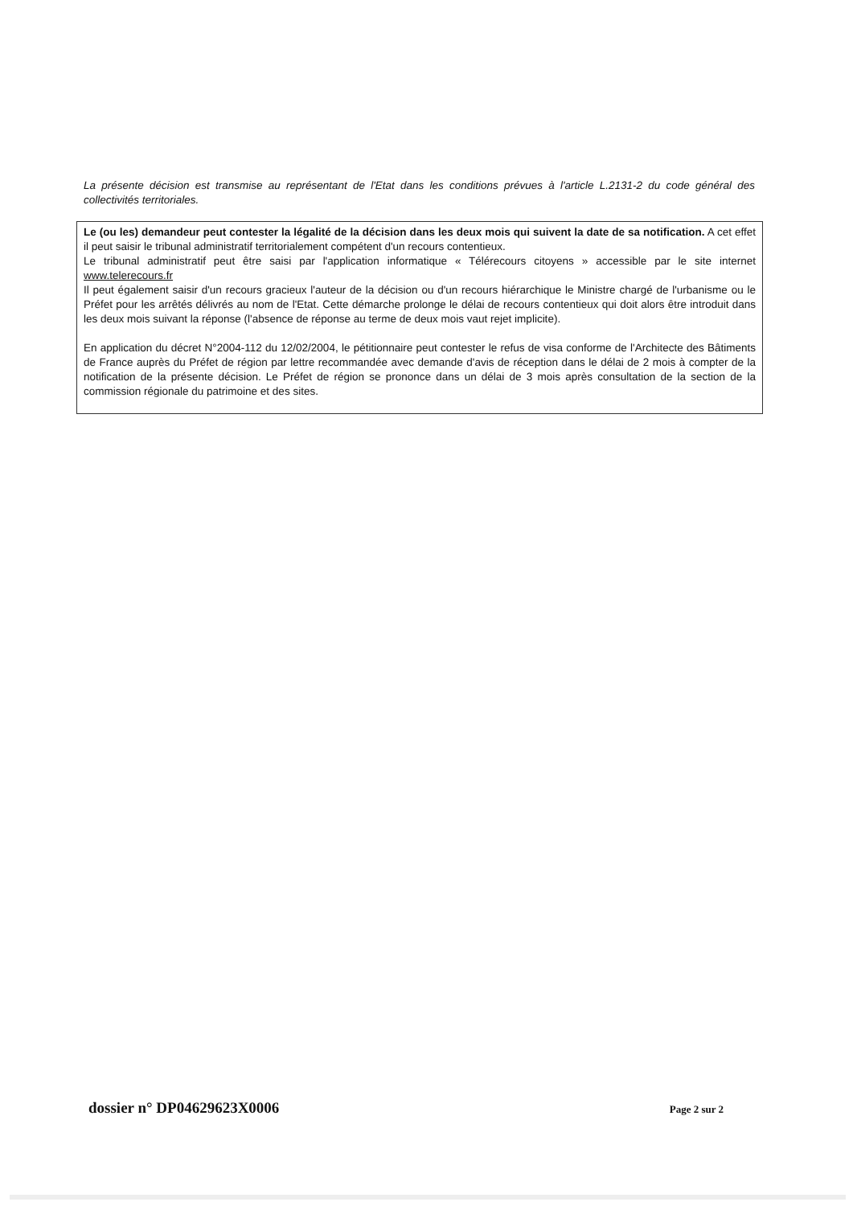La présente décision est transmise au représentant de l'Etat dans les conditions prévues à l'article L.2131-2 du code général des collectivités territoriales.
Le (ou les) demandeur peut contester la légalité de la décision dans les deux mois qui suivent la date de sa notification. A cet effet il peut saisir le tribunal administratif territorialement compétent d'un recours contentieux.
Le tribunal administratif peut être saisi par l'application informatique « Télérecours citoyens » accessible par le site internet www.telerecours.fr
Il peut également saisir d'un recours gracieux l'auteur de la décision ou d'un recours hiérarchique le Ministre chargé de l'urbanisme ou le Préfet pour les arrêtés délivrés au nom de l'Etat. Cette démarche prolonge le délai de recours contentieux qui doit alors être introduit dans les deux mois suivant la réponse (l'absence de réponse au terme de deux mois vaut rejet implicite).
En application du décret N°2004-112 du 12/02/2004, le pétitionnaire peut contester le refus de visa conforme de l'Architecte des Bâtiments de France auprès du Préfet de région par lettre recommandée avec demande d'avis de réception dans le délai de 2 mois à compter de la notification de la présente décision. Le Préfet de région se prononce dans un délai de 3 mois après consultation de la section de la commission régionale du patrimoine et des sites.
dossier n° DP04629623X0006 Page 2 sur 2